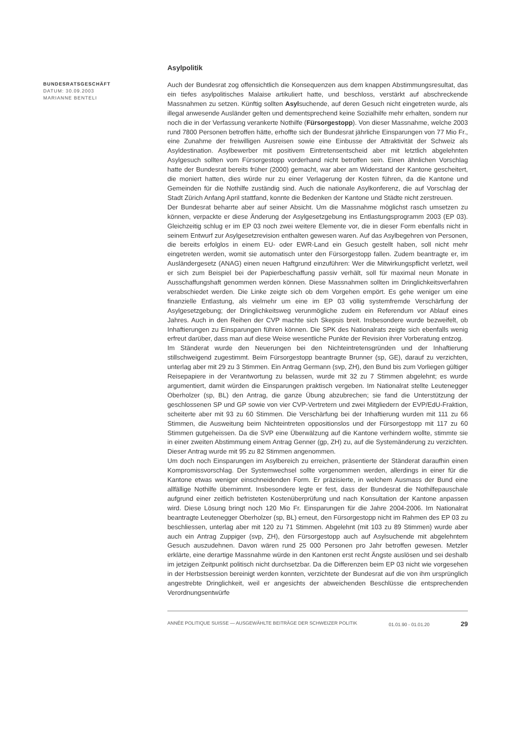BUNDESRATSGESCHÄFT
DATUM: 30.09.2003
MARIANNE BENTELI
Asylpolitik
Auch der Bundesrat zog offensichtlich die Konsequenzen aus dem knappen Abstimmungsresultat, das ein tiefes asylpolitisches Malaise artikuliert hatte, und beschloss, verstärkt auf abschreckende Massnahmen zu setzen. Künftig sollten Asylsuchende, auf deren Gesuch nicht eingetreten wurde, als illegal anwesende Ausländer gelten und dementsprechend keine Sozialhilfe mehr erhalten, sondern nur noch die in der Verfassung verankerte Nothilfe (Fürsorgestopp). Von dieser Massnahme, welche 2003 rund 7800 Personen betroffen hätte, erhoffte sich der Bundesrat jährliche Einsparungen von 77 Mio Fr., eine Zunahme der freiwilligen Ausreisen sowie eine Einbusse der Attraktivität der Schweiz als Asyldestination. Asylbewerber mit positivem Eintretensentscheid aber mit letztlich abgelehnten Asylgesuch sollten vom Fürsorgestopp vorderhand nicht betroffen sein. Einen ähnlichen Vorschlag hatte der Bundesrat bereits früher (2000) gemacht, war aber am Widerstand der Kantone gescheitert, die moniert hatten, dies würde nur zu einer Verlagerung der Kosten führen, da die Kantone und Gemeinden für die Nothilfe zuständig sind. Auch die nationale Asylkonferenz, die auf Vorschlag der Stadt Zürich Anfang April stattfand, konnte die Bedenken der Kantone und Städte nicht zerstreuen.
Der Bundesrat beharrte aber auf seiner Absicht. Um die Massnahme möglichst rasch umsetzen zu können, verpackte er diese Änderung der Asylgesetzgebung ins Entlastungsprogramm 2003 (EP 03). Gleichzeitig schlug er im EP 03 noch zwei weitere Elemente vor, die in dieser Form ebenfalls nicht in seinem Entwurf zur Asylgesetzrevision enthalten gewesen waren. Auf das Asylbegehren von Personen, die bereits erfolglos in einem EU- oder EWR-Land ein Gesuch gestellt haben, soll nicht mehr eingetreten werden, womit sie automatisch unter den Fürsorgestopp fallen. Zudem beantragte er, im Ausländergesetz (ANAG) einen neuen Haftgrund einzuführen: Wer die Mitwirkungspflicht verletzt, weil er sich zum Beispiel bei der Papierbeschaffung passiv verhält, soll für maximal neun Monate in Ausschaffungshaft genommen werden können. Diese Massnahmen sollten im Dringlichkeitsverfahren verabschiedet werden. Die Linke zeigte sich ob dem Vorgehen empört. Es gehe weniger um eine finanzielle Entlastung, als vielmehr um eine im EP 03 völlig systemfremde Verschärfung der Asylgesetzgebung; der Dringlichkeitsweg verunmögliche zudem ein Referendum vor Ablauf eines Jahres. Auch in den Reihen der CVP machte sich Skepsis breit. Insbesondere wurde bezweifelt, ob Inhaftierungen zu Einsparungen führen können. Die SPK des Nationalrats zeigte sich ebenfalls wenig erfreut darüber, dass man auf diese Weise wesentliche Punkte der Revision ihrer Vorberatung entzog.
Im Ständerat wurde den Neuerungen bei den Nichteintretensgründen und der Inhaftierung stillschweigend zugestimmt. Beim Fürsorgestopp beantragte Brunner (sp, GE), darauf zu verzichten, unterlag aber mit 29 zu 3 Stimmen. Ein Antrag Germann (svp, ZH), den Bund bis zum Vorliegen gültiger Reisepapiere in der Verantwortung zu belassen, wurde mit 32 zu 7 Stimmen abgelehnt; es wurde argumentiert, damit würden die Einsparungen praktisch vergeben. Im Nationalrat stellte Leutenegger Oberholzer (sp, BL) den Antrag, die ganze Übung abzubrechen; sie fand die Unterstützung der geschlossenen SP und GP sowie von vier CVP-Vertretern und zwei Mitgliedern der EVP/EdU-Fraktion, scheiterte aber mit 93 zu 60 Stimmen. Die Verschärfung bei der Inhaftierung wurden mit 111 zu 66 Stimmen, die Ausweitung beim Nichteintreten oppositionslos und der Fürsorgestopp mit 117 zu 60 Stimmen gutgeheissen. Da die SVP eine Überwälzung auf die Kantone verhindern wollte, stimmte sie in einer zweiten Abstimmung einem Antrag Genner (gp, ZH) zu, auf die Systemänderung zu verzichten. Dieser Antrag wurde mit 95 zu 82 Stimmen angenommen.
Um doch noch Einsparungen im Asylbereich zu erreichen, präsentierte der Ständerat daraufhin einen Kompromissvorschlag. Der Systemwechsel sollte vorgenommen werden, allerdings in einer für die Kantone etwas weniger einschneidenden Form. Er präzisierte, in welchem Ausmass der Bund eine allfällige Nothilfe übernimmt. Insbesondere legte er fest, dass der Bundesrat die Nothilfepauschale aufgrund einer zeitlich befristeten Kostenüberprüfung und nach Konsultation der Kantone anpassen wird. Diese Lösung bringt noch 120 Mio Fr. Einsparungen für die Jahre 2004-2006. Im Nationalrat beantragte Leutenegger Oberholzer (sp, BL) erneut, den Fürsorgestopp nicht im Rahmen des EP 03 zu beschliessen, unterlag aber mit 120 zu 71 Stimmen. Abgelehnt (mit 103 zu 89 Stimmen) wurde aber auch ein Antrag Zuppiger (svp, ZH), den Fürsorgestopp auch auf Asylsuchende mit abgelehntem Gesuch auszudehnen. Davon wären rund 25 000 Personen pro Jahr betroffen gewesen. Metzler erklärte, eine derartige Massnahme würde in den Kantonen erst recht Ängste auslösen und sei deshalb im jetzigen Zeitpunkt politisch nicht durchsetzbar. Da die Differenzen beim EP 03 nicht wie vorgesehen in der Herbstsession bereinigt werden konnten, verzichtete der Bundesrat auf die von ihm ursprünglich angestrebte Dringlichkeit, weil er angesichts der abweichenden Beschlüsse die entsprechenden Verordnungsentwürfe
ANNÉE POLITIQUE SUISSE — AUSGEWÄHLTE BEITRÄGE DER SCHWEIZER POLITIK 01.01.90 - 01.01.20 29